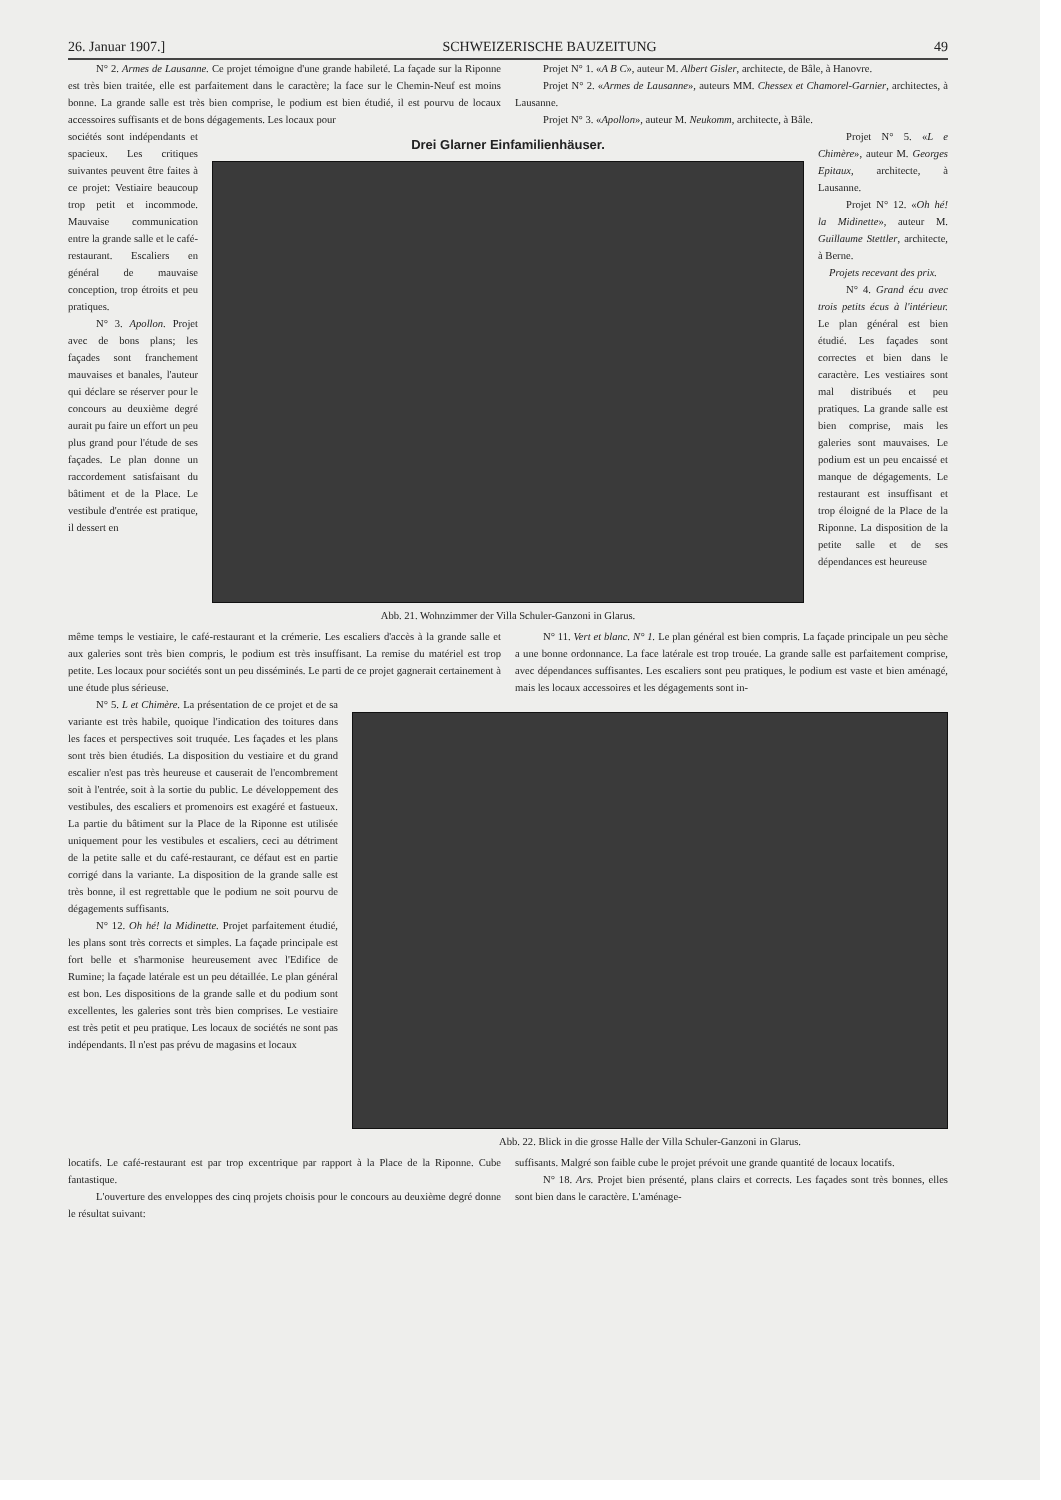26. Januar 1907.] SCHWEIZERISCHE BAUZEITUNG 49
N° 2. Armes de Lausanne. Ce projet témoigne d'une grande habileté. La façade sur la Riponne est très bien traitée, elle est parfaitement dans le caractère; la face sur le Chemin-Neuf est moins bonne. La grande salle est très bien comprise, le podium est bien étudié, il est pourvu de locaux accessoires suffisants et de bons dégagements. Les locaux pour
Projet N° 1. «A B C», auteur M. Albert Gisler, architecte, de Bâle, à Hanovre.
Projet N° 2. «Armes de Lausanne», auteurs MM. Chessex et Chamorel-Garnier, architectes, à Lausanne.
Projet N° 3. «Apollon», auteur M. Neukomm, architecte, à Bâle.
sociétés sont indépendants et spacieux. Les critiques suivantes peuvent être faites à ce projet: Vestiaire beaucoup trop petit et incommode. Mauvaise communication entre la grande salle et le café-restaurant. Escaliers en général de mauvaise conception, trop étroits et peu pratiques.
N° 3. Apollon. Projet avec de bons plans; les façades sont franchement mauvaises et banales, l'auteur qui déclare se réserver pour le concours au deuxième degré aurait pu faire un effort un peu plus grand pour l'étude de ses façades. Le plan donne un raccordement satisfaisant du bâtiment et de la Place. Le vestibule d'entrée est pratique, il dessert en
Drei Glarner Einfamilienhäuser.
Abb. 21. Wohnzimmer der Villa Schuler-Ganzoni in Glarus.
Projet N° 5. «L e Chimère», auteur M. Georges Epitaux, architecte, à Lausanne.
Projet N° 12. «Oh hé! la Midinette», auteur M. Guillaume Stettler, architecte, à Berne.
Projets recevant des prix.
N° 4. Grand écu avec trois petits écus à l'intérieur. Le plan général est bien étudié. Les façades sont correctes et bien dans le caractère. Les vestiaires sont mal distribués et peu pratiques. La grande salle est bien comprise, mais les galeries sont mauvaises. Le podium est un peu encaissé et manque de dégagements. Le restaurant est insuffisant et trop éloigné de la Place de la Riponne. La disposition de la petite salle et de ses dépendances est heureuse
même temps le vestiaire, le café-restaurant et la crémerie. Les escaliers d'accès à la grande salle et aux galeries sont très bien compris, le podium est très insuffisant. La remise du matériel est trop petite. Les locaux pour sociétés sont un peu disséminés. Le parti de ce projet gagnerait certainement à une étude plus sérieuse.
N° 11. Vert et blanc. N° 1. Le plan général est bien compris. La façade principale un peu sèche a une bonne ordonnance. La face latérale est trop trouée. La grande salle est parfaitement comprise, avec dépendances suffisantes. Les escaliers sont peu pratiques, le podium est vaste et bien aménagé, mais les locaux accessoires et les dégagements sont in-
N° 5. L et Chimère. La présentation de ce projet et de sa variante est très habile, quoique l'indication des toitures dans les faces et perspectives soit truquée. Les façades et les plans sont très bien étudiés. La disposition du vestiaire et du grand escalier n'est pas très heureuse et causerait de l'encombrement soit à l'entrée, soit à la sortie du public. Le développement des vestibules, des escaliers et promenoirs est exagéré et fastueux. La partie du bâtiment sur la Place de la Riponne est utilisée uniquement pour les vestibules et escaliers, ceci au détriment de la petite salle et du café-restaurant, ce défaut est en partie corrigé dans la variante. La disposition de la grande salle est très bonne, il est regrettable que le podium ne soit pourvu de dégagements suffisants.
N° 12. Oh hé! la Midinette. Projet parfaitement étudié, les plans sont très corrects et simples. La façade principale est fort belle et s'harmonise heureusement avec l'Edifice de Rumine; la façade latérale est un peu détaillée. Le plan général est bon. Les dispositions de la grande salle et du podium sont excellentes, les galeries sont très bien comprises. Le vestiaire est très petit et peu pratique. Les locaux de sociétés ne sont pas indépendants. Il n'est pas prévu de magasins et locaux
Abb. 22. Blick in die grosse Halle der Villa Schuler-Ganzoni in Glarus.
locatifs. Le café-restaurant est par trop excentrique par rapport à la Place de la Riponne. Cube fantastique.
L'ouverture des enveloppes des cinq projets choisis pour le concours au deuxième degré donne le résultat suivant:
suffisants. Malgré son faible cube le projet prévoit une grande quantité de locaux locatifs.
N° 18. Ars. Projet bien présenté, plans clairs et corrects. Les façades sont très bonnes, elles sont bien dans le caractère. L'aménage-